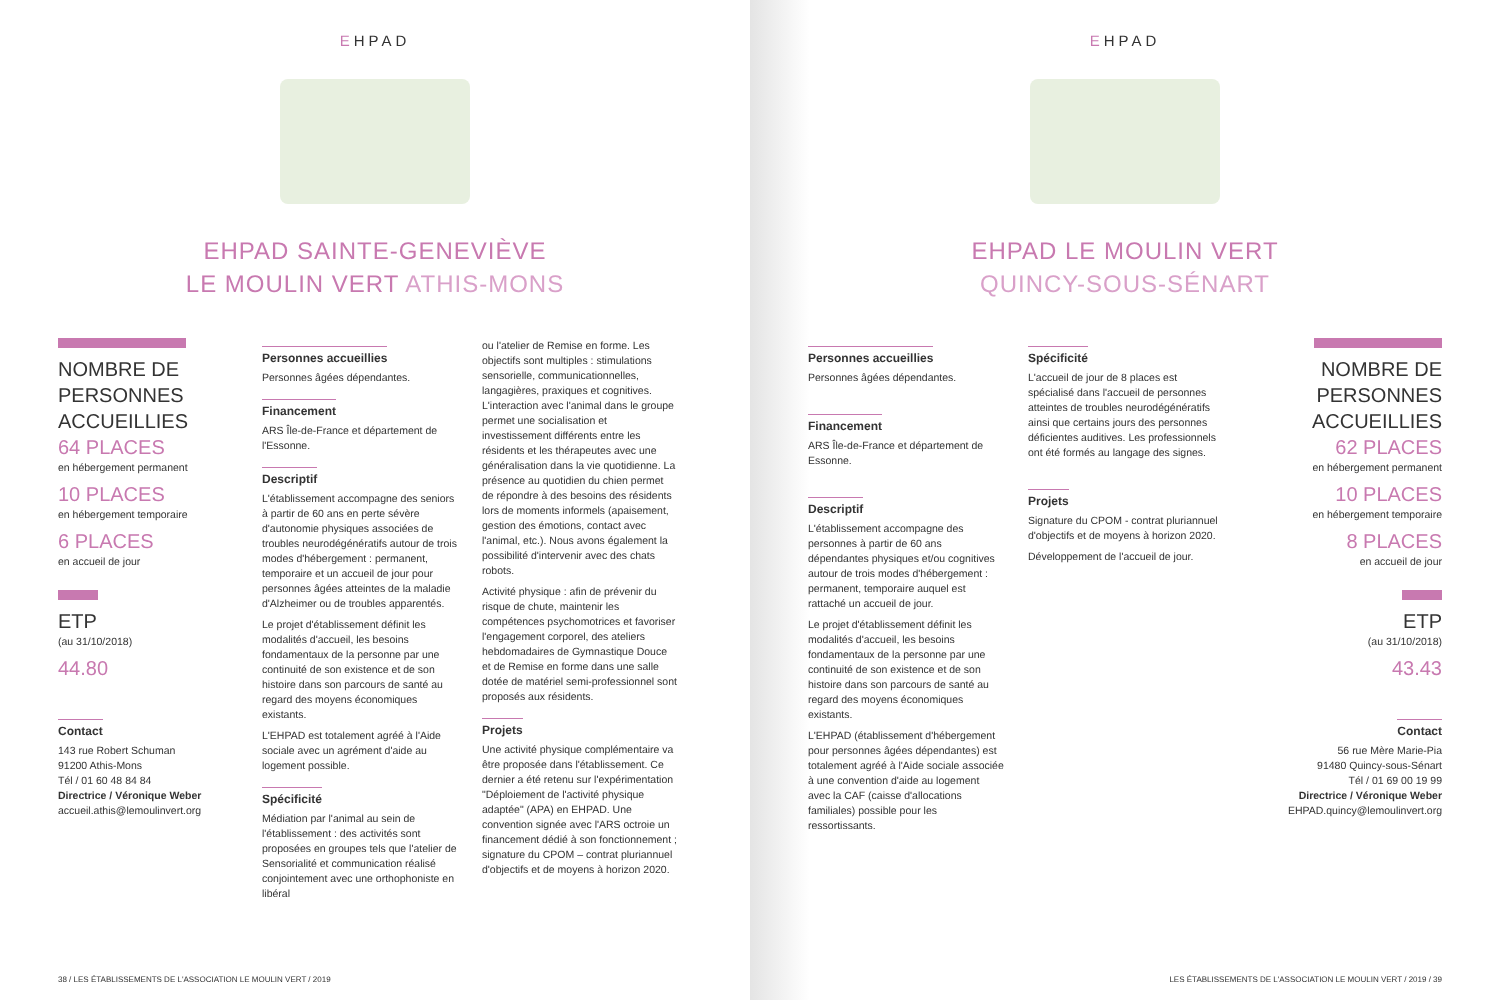EHPAD
EHPAD SAINTE-GENEVIÈVE
LE MOULIN VERT ATHIS-MONS
NOMBRE DE PERSONNES ACCUEILLIES
64 PLACES
en hébergement permanent
10 PLACES
en hébergement temporaire
6 PLACES
en accueil de jour
ETP
(au 31/10/2018)
44.80
Contact
143 rue Robert Schuman
91200 Athis-Mons
Tél / 01 60 48 84 84
Directrice / Véronique Weber
accueil.athis@lemoulinvert.org
Personnes accueillies
Personnes âgées dépendantes.
Financement
ARS Île-de-France et département de l'Essonne.
Descriptif
L'établissement accompagne des seniors à partir de 60 ans en perte sévère d'autonomie physiques associées de troubles neurodégénératifs autour de trois modes d'hébergement : permanent, temporaire et un accueil de jour pour personnes âgées atteintes de la maladie d'Alzheimer ou de troubles apparentés.
Le projet d'établissement définit les modalités d'accueil, les besoins fondamentaux de la personne par une continuité de son existence et de son histoire dans son parcours de santé au regard des moyens économiques existants.
L'EHPAD est totalement agréé à l'Aide sociale avec un agrément d'aide au logement possible.
Spécificité
Médiation par l'animal au sein de l'établissement : des activités sont proposées en groupes tels que l'atelier de Sensorialité et communication réalisé conjointement avec une orthophoniste en libéral
ou l'atelier de Remise en forme. Les objectifs sont multiples : stimulations sensorielle, communicationnelles, langagières, praxiques et cognitives. L'interaction avec l'animal dans le groupe permet une socialisation et investissement différents entre les résidents et les thérapeutes avec une généralisation dans la vie quotidienne. La présence au quotidien du chien permet de répondre à des besoins des résidents lors de moments informels (apaisement, gestion des émotions, contact avec l'animal, etc.). Nous avons également la possibilité d'intervenir avec des chats robots.
Activité physique : afin de prévenir du risque de chute, maintenir les compétences psychomotrices et favoriser l'engagement corporel, des ateliers hebdomadaires de Gymnastique Douce et de Remise en forme dans une salle dotée de matériel semi-professionnel sont proposés aux résidents.
Projets
Une activité physique complémentaire va être proposée dans l'établissement. Ce dernier a été retenu sur l'expérimentation "Déploiement de l'activité physique adaptée" (APA) en EHPAD. Une convention signée avec l'ARS octroie un financement dédié à son fonctionnement ; signature du CPOM – contrat pluriannuel d'objectifs et de moyens à horizon 2020.
38 / LES ÉTABLISSEMENTS DE L'ASSOCIATION LE MOULIN VERT / 2019
EHPAD
EHPAD LE MOULIN VERT
QUINCY-SOUS-SÉNART
Personnes accueillies
Personnes âgées dépendantes.
Financement
ARS Île-de-France et département de Essonne.
Descriptif
L'établissement accompagne des personnes à partir de 60 ans dépendantes physiques et/ou cognitives autour de trois modes d'hébergement : permanent, temporaire auquel est rattaché un accueil de jour.
Le projet d'établissement définit les modalités d'accueil, les besoins fondamentaux de la personne par une continuité de son existence et de son histoire dans son parcours de santé au regard des moyens économiques existants.
L'EHPAD (établissement d'hébergement pour personnes âgées dépendantes) est totalement agréé à l'Aide sociale associée à une convention d'aide au logement avec la CAF (caisse d'allocations familiales) possible pour les ressortissants.
Spécificité
L'accueil de jour de 8 places est spécialisé dans l'accueil de personnes atteintes de troubles neurodégénératifs ainsi que certains jours des personnes déficientes auditives. Les professionnels ont été formés au langage des signes.
Projets
Signature du CPOM - contrat pluriannuel d'objectifs et de moyens à horizon 2020.
Développement de l'accueil de jour.
NOMBRE DE PERSONNES ACCUEILLIES
62 PLACES
en hébergement permanent
10 PLACES
en hébergement temporaire
8 PLACES
en accueil de jour
ETP
(au 31/10/2018)
43.43
Contact
56 rue Mère Marie-Pia
91480 Quincy-sous-Sénart
Tél / 01 69 00 19 99
Directrice / Véronique Weber
EHPAD.quincy@lemoulinvert.org
LES ÉTABLISSEMENTS DE L'ASSOCIATION LE MOULIN VERT / 2019 / 39